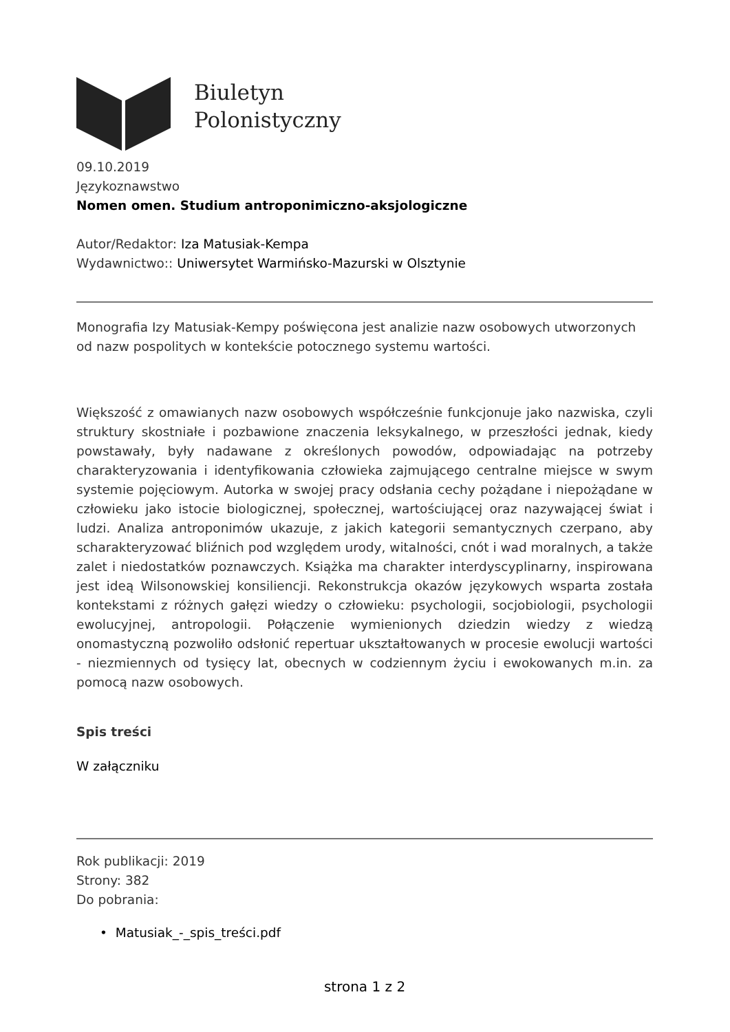Biuletyn
Polonistyczny
09.10.2019
Językoznawstwo
Nomen omen. Studium antroponimiczno-aksjologiczne
Autor/Redaktor: Iza Matusiak-Kempa
Wydawnictwo:: Uniwersytet Warmińsko-Mazurski w Olsztynie
Monografia Izy Matusiak-Kempy poświęcona jest analizie nazw osobowych utworzonych od nazw pospolitych w kontekście potocznego systemu wartości.
Większość z omawianych nazw osobowych współcześnie funkcjonuje jako nazwiska, czyli struktury skostniałe i pozbawione znaczenia leksykalnego, w przeszłości jednak, kiedy powstawały, były nadawane z określonych powodów, odpowiadając na potrzeby charakteryzowania i identyfikowania człowieka zajmującego centralne miejsce w swym systemie pojęciowym. Autorka w swojej pracy odsłania cechy pożądane i niepożądane w człowieku jako istocie biologicznej, społecznej, wartościującej oraz nazywającej świat i ludzi. Analiza antroponimów ukazuje, z jakich kategorii semantycznych czerpano, aby scharakteryzować bliźnich pod względem urody, witalności, cnót i wad moralnych, a także zalet i niedostatków poznawczych. Książka ma charakter interdyscyplinarny, inspirowana jest ideą Wilsonowskiej konsiliencji. Rekonstrukcja okazów językowych wsparta została kontekstami z różnych gałęzi wiedzy o człowieku: psychologii, socjobiologii, psychologii ewolucyjnej, antropologii. Połączenie wymienionych dziedzin wiedzy z wiedzą onomastyczną pozwoliło odsłonić repertuar ukształtowanych w procesie ewolucji wartości - niezmiennych od tysięcy lat, obecnych w codziennym życiu i ewokowanych m.in. za pomocą nazw osobowych.
Spis treści
W załączniku
Rok publikacji: 2019
Strony: 382
Do pobrania:
• Matusiak_-_spis_treści.pdf
strona 1 z 2